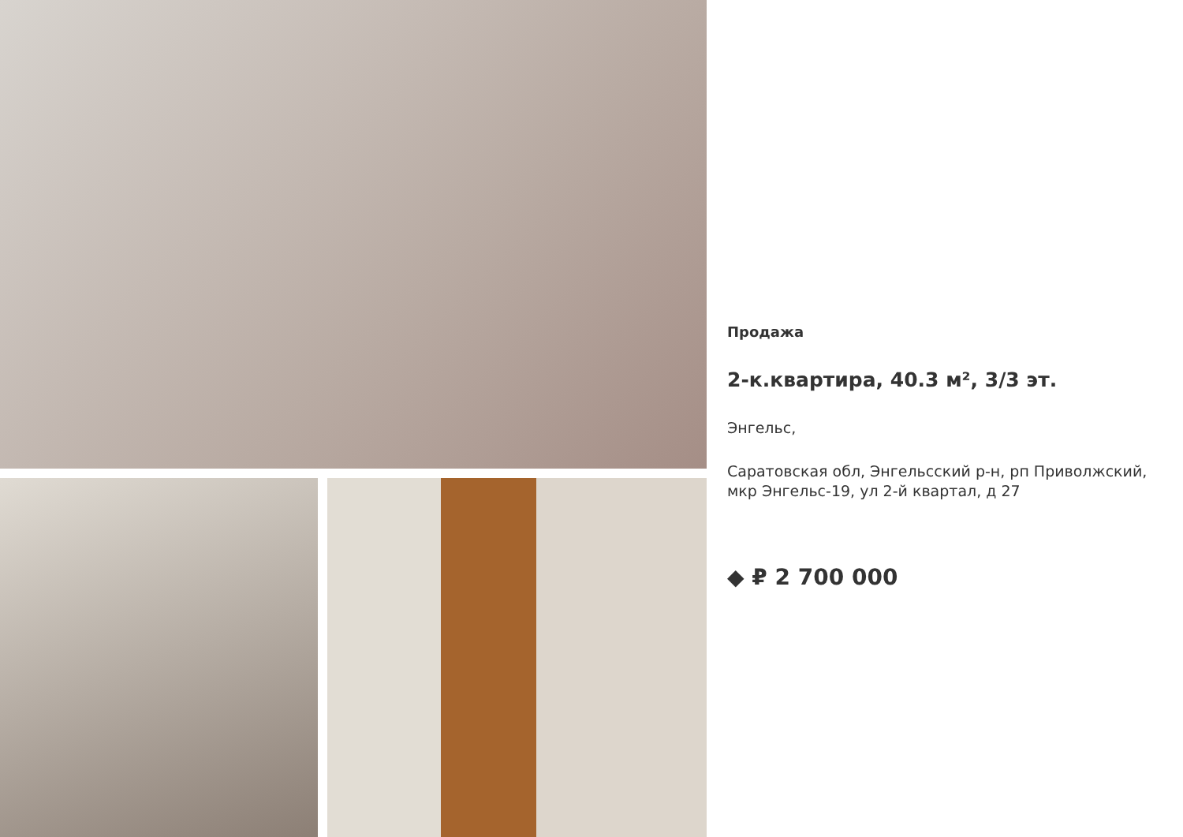Продажа
2-к.квартира, 40.3 м², 3/3 эт.
Энгельс,
Саратовская обл, Энгельсский р-н, рп Приволжский, мкр Энгельс-19, ул 2-й квартал, д 27
◆ ₽ 2 700 000